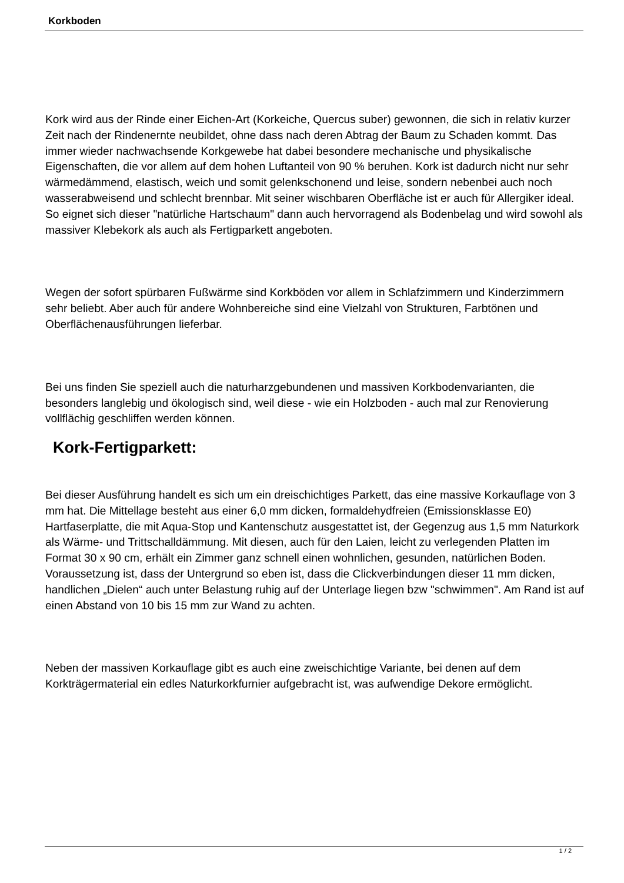Korkboden
Kork wird aus der Rinde einer Eichen-Art (Korkeiche, Quercus suber) gewonnen, die sich in relativ kurzer Zeit nach der Rindenernte neubildet, ohne dass nach deren Abtrag der Baum zu Schaden kommt. Das immer wieder nachwachsende Korkgewebe hat dabei besondere mechanische und physikalische Eigenschaften, die vor allem auf dem hohen Luftanteil von 90 % beruhen. Kork ist dadurch nicht nur sehr wärmedämmend, elastisch, weich und somit gelenkschonend und leise, sondern nebenbei auch noch wasserabweisend und schlecht brennbar. Mit seiner wischbaren Oberfläche ist er auch für Allergiker ideal. So eignet sich dieser "natürliche Hartschaum" dann auch hervorragend als Bodenbelag und wird sowohl als massiver Klebekork als auch als Fertigparkett angeboten.
Wegen der sofort spürbaren Fußwärme sind Korkböden vor allem in Schlafzimmern und Kinderzimmern sehr beliebt. Aber auch für andere Wohnbereiche sind eine Vielzahl von Strukturen, Farbtönen und Oberflächenausführungen lieferbar.
Bei uns finden Sie speziell auch die naturharzgebundenen und massiven Korkbodenvarianten, die besonders langlebig und ökologisch sind, weil diese - wie ein Holzboden - auch mal zur Renovierung vollflächig geschliffen werden können.
Kork-Fertigparkett:
Bei dieser Ausführung handelt es sich um ein dreischichtiges Parkett, das eine massive Korkauflage von 3 mm hat. Die Mittellage besteht aus einer 6,0 mm dicken, formaldehydfreien (Emissionsklasse E0) Hartfaserplatte, die mit Aqua-Stop und Kantenschutz ausgestattet ist, der Gegenzug aus 1,5 mm Naturkork als Wärme- und Trittschalldämmung. Mit diesen, auch für den Laien, leicht zu verlegenden Platten im Format 30 x 90 cm, erhält ein Zimmer ganz schnell einen wohnlichen, gesunden, natürlichen Boden. Voraussetzung ist, dass der Untergrund so eben ist, dass die Clickverbindungen dieser 11 mm dicken, handlichen „Dielen“ auch unter Belastung ruhig auf der Unterlage liegen bzw "schwimmen". Am Rand ist auf einen Abstand von 10 bis 15 mm zur Wand zu achten.
Neben der massiven Korkauflage gibt es auch eine zweischichtige Variante, bei denen auf dem Korkträgermaterial ein edles Naturkorkfurnier aufgebracht ist, was aufwendige Dekore ermöglicht.
1 / 2